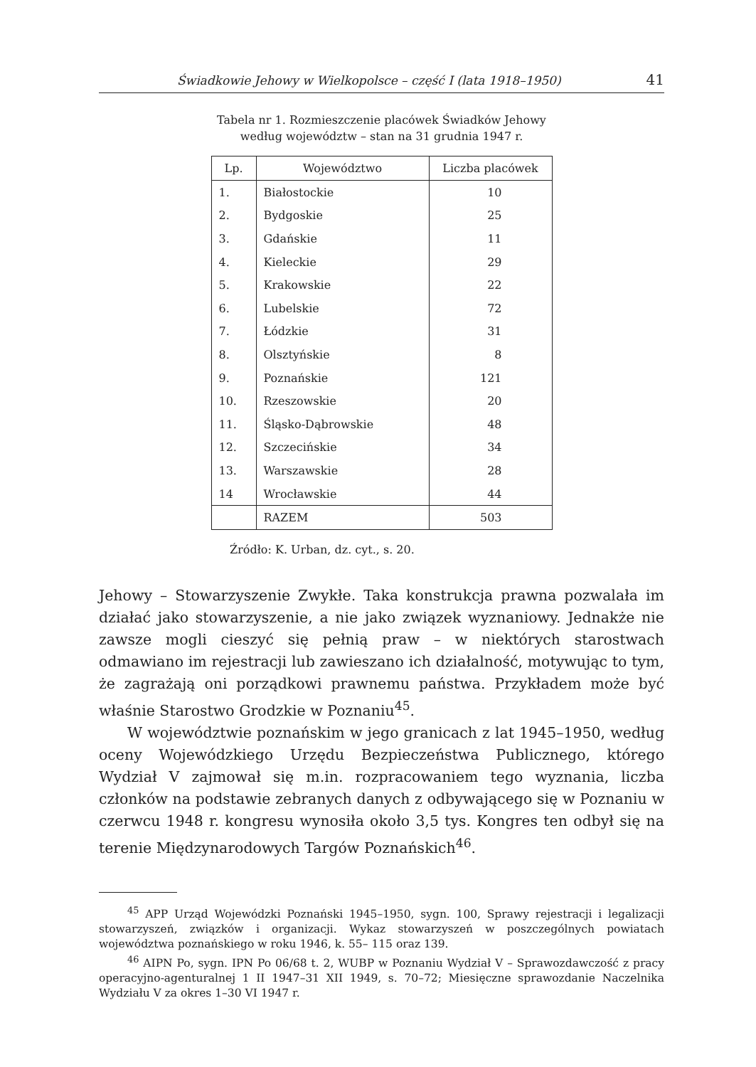Świadkowie Jehowy w Wielkopolsce – część I (lata 1918–1950) 41
Tabela nr 1. Rozmieszczenie placówek Świadków Jehowy
według województw – stan na 31 grudnia 1947 r.
| Lp. | Województwo | Liczba placówek |
| --- | --- | --- |
| 1. | Białostockie | 10 |
| 2. | Bydgoskie | 25 |
| 3. | Gdańskie | 11 |
| 4. | Kieleckie | 29 |
| 5. | Krakowskie | 22 |
| 6. | Lubelskie | 72 |
| 7. | Łódzkie | 31 |
| 8. | Olsztyńskie | 8 |
| 9. | Poznańskie | 121 |
| 10. | Rzeszowskie | 20 |
| 11. | Śląsko-Dąbrowskie | 48 |
| 12. | Szczecińskie | 34 |
| 13. | Warszawskie | 28 |
| 14 | Wrocławskie | 44 |
| | RAZEM | 503 |
Źródło: K. Urban, dz. cyt., s. 20.
Jehowy – Stowarzyszenie Zwykłe. Taka konstrukcja prawna pozwalała im działać jako stowarzyszenie, a nie jako związek wyznaniowy. Jednakże nie zawsze mogli cieszyć się pełnią praw – w niektórych starostwach odmawiano im rejestracji lub zawieszano ich działalność, motywując to tym, że zagrażają oni porządkowi prawnemu państwa. Przykładem może być właśnie Starostwo Grodzkie w Poznaniu<sup>45</sup>.
W województwie poznańskim w jego granicach z lat 1945–1950, według oceny Wojewódzkiego Urzędu Bezpieczeństwa Publicznego, którego Wydział V zajmował się m.in. rozpracowaniem tego wyznania, liczba członków na podstawie zebranych danych z odbywającego się w Poznaniu w czerwcu 1948 r. kongresu wynosiła około 3,5 tys. Kongres ten odbył się na terenie Międzynarodowych Targów Poznańskich<sup>46</sup>.
<sup>45</sup> APP Urząd Wojewódzki Poznański 1945–1950, sygn. 100, Sprawy rejestracji i legalizacji stowarzyszeń, związków i organizacji. Wykaz stowarzyszeń w poszczególnych powiatach województwa poznańskiego w roku 1946, k. 55– 115 oraz 139.
<sup>46</sup> AIPN Po, sygn. IPN Po 06/68 t. 2, WUBP w Poznaniu Wydział V – Sprawozdawczość z pracy operacyjno-agenturalnej 1 II 1947–31 XII 1949, s. 70–72; Miesięczne sprawozdanie Naczelnika Wydziału V za okres 1–30 VI 1947 r.